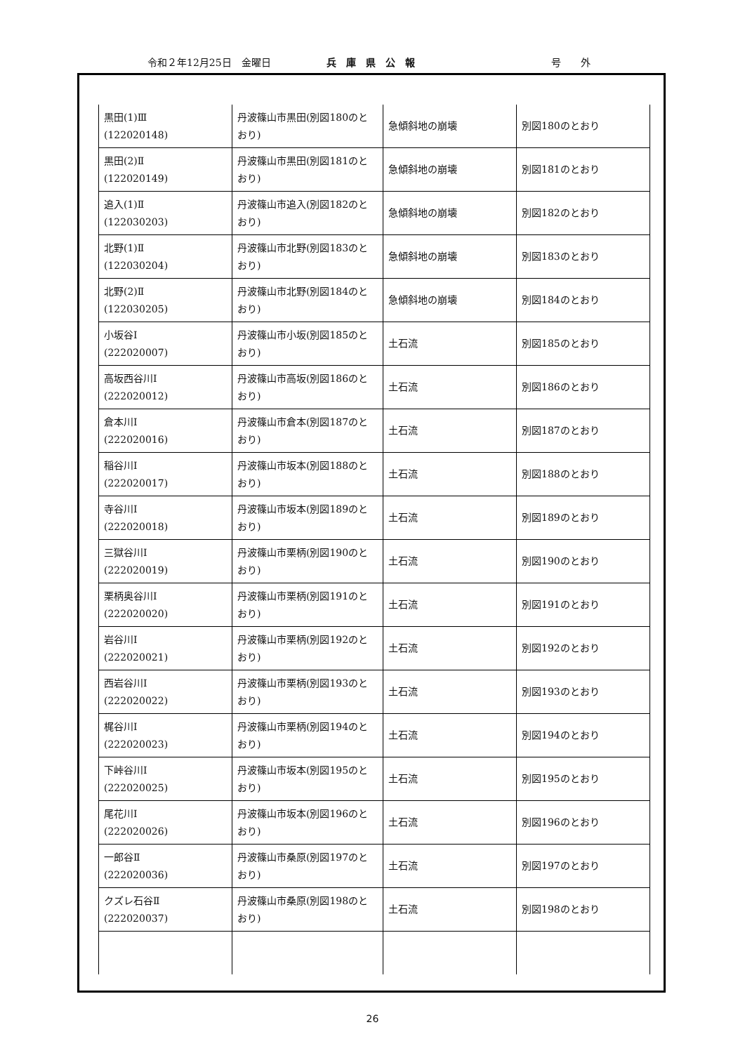令和２年12月25日　金曜日 兵庫県公報 号　　外
| 黒田(1)Ⅲ (122020148) | 丹波篠山市黒田(別図180のとおり) | 急傾斜地の崩壊 | 別図180のとおり |
| 黒田(2)Ⅱ (122020149) | 丹波篠山市黒田(別図181のとおり) | 急傾斜地の崩壊 | 別図181のとおり |
| 追入(1)Ⅱ (122030203) | 丹波篠山市追入(別図182のとおり) | 急傾斜地の崩壊 | 別図182のとおり |
| 北野(1)Ⅱ (122030204) | 丹波篠山市北野(別図183のとおり) | 急傾斜地の崩壊 | 別図183のとおり |
| 北野(2)Ⅱ (122030205) | 丹波篠山市北野(別図184のとおり) | 急傾斜地の崩壊 | 別図184のとおり |
| 小坂谷Ⅰ (222020007) | 丹波篠山市小坂(別図185のとおり) | 土石流 | 別図185のとおり |
| 高坂西谷川Ⅰ (222020012) | 丹波篠山市高坂(別図186のとおり) | 土石流 | 別図186のとおり |
| 倉本川Ⅰ (222020016) | 丹波篠山市倉本(別図187のとおり) | 土石流 | 別図187のとおり |
| 稲谷川Ⅰ (222020017) | 丹波篠山市坂本(別図188のとおり) | 土石流 | 別図188のとおり |
| 寺谷川Ⅰ (222020018) | 丹波篠山市坂本(別図189のとおり) | 土石流 | 別図189のとおり |
| 三獄谷川Ⅰ (222020019) | 丹波篠山市栗柄(別図190のとおり) | 土石流 | 別図190のとおり |
| 栗柄奥谷川Ⅰ (222020020) | 丹波篠山市栗柄(別図191のとおり) | 土石流 | 別図191のとおり |
| 岩谷川Ⅰ (222020021) | 丹波篠山市栗柄(別図192のとおり) | 土石流 | 別図192のとおり |
| 西岩谷川Ⅰ (222020022) | 丹波篠山市栗柄(別図193のとおり) | 土石流 | 別図193のとおり |
| 梶谷川Ⅰ (222020023) | 丹波篠山市栗柄(別図194のとおり) | 土石流 | 別図194のとおり |
| 下峠谷川Ⅰ (222020025) | 丹波篠山市坂本(別図195のとおり) | 土石流 | 別図195のとおり |
| 尾花川Ⅰ (222020026) | 丹波篠山市坂本(別図196のとおり) | 土石流 | 別図196のとおり |
| 一郎谷Ⅱ (222020036) | 丹波篠山市桑原(別図197のとおり) | 土石流 | 別図197のとおり |
| クズレ石谷Ⅱ (222020037) | 丹波篠山市桑原(別図198のとおり) | 土石流 | 別図198のとおり |
26